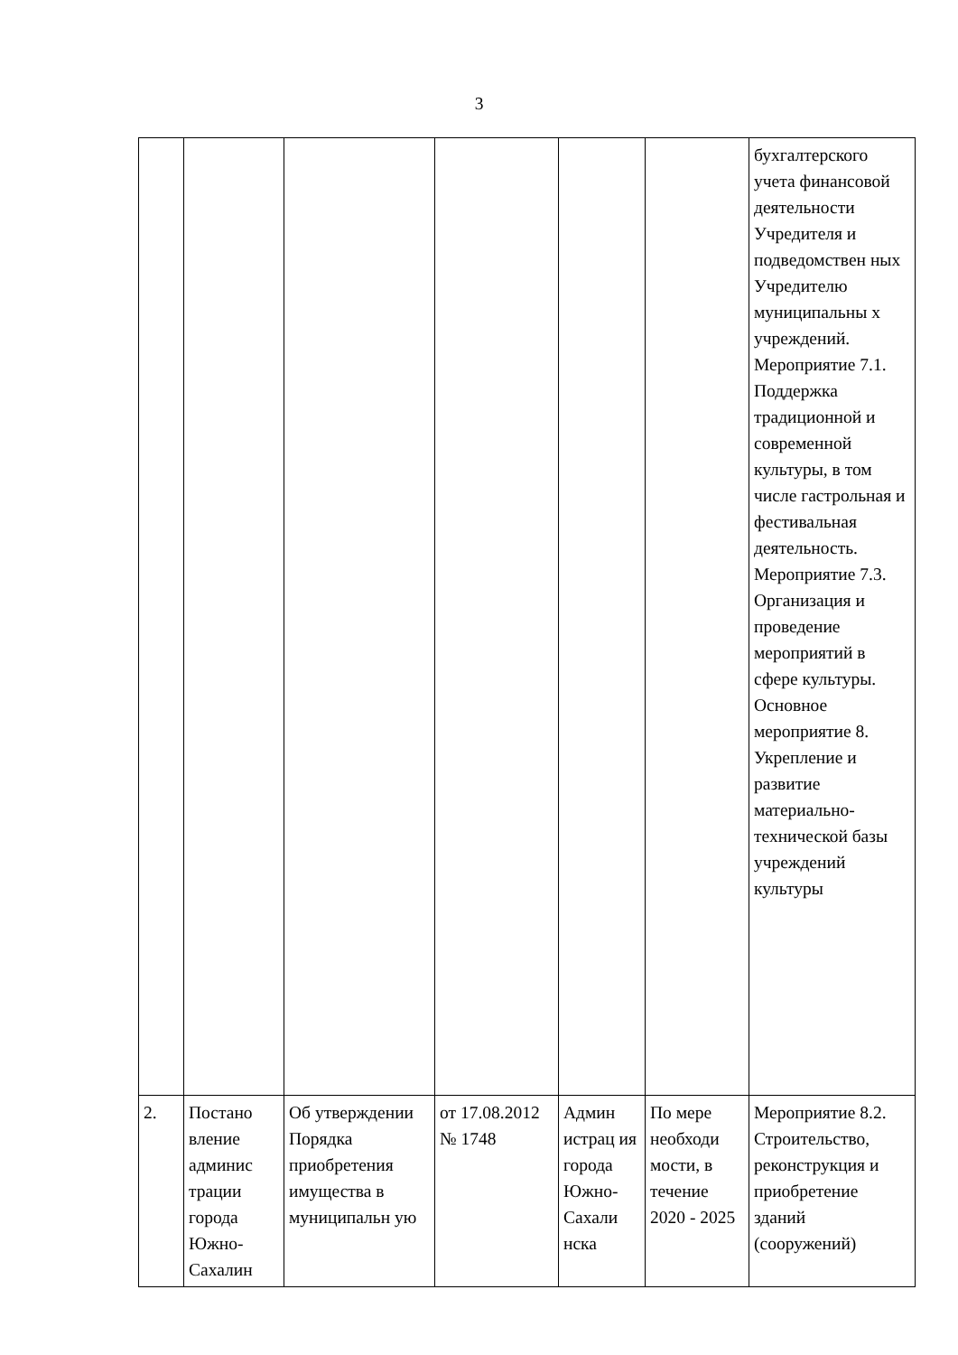3
| | | | | | | бухгалтерского учета финансовой деятельности Учредителя и подведомствен ных Учредителю муниципальны х учреждений. Мероприятие 7.1. Поддержка традиционной и современной культуры, в том числе гастрольная и фестивальная деятельность. Мероприятие 7.3. Организация и проведение мероприятий в сфере культуры. Основное мероприятие 8. Укрепление и развитие материально-технической базы учреждений культуры |
| 2. | Постано вление админис трации города Южно-Сахалин | Об утверждении Порядка приобретения имущества в муниципальн ую | от 17.08.2012 № 1748 | Админ истрац ия города Южно-Сахали нска | По мере необходи мости, в течение 2020 - 2025 | Мероприятие 8.2. Строительство, реконструкция и приобретение зданий (сооружений) |